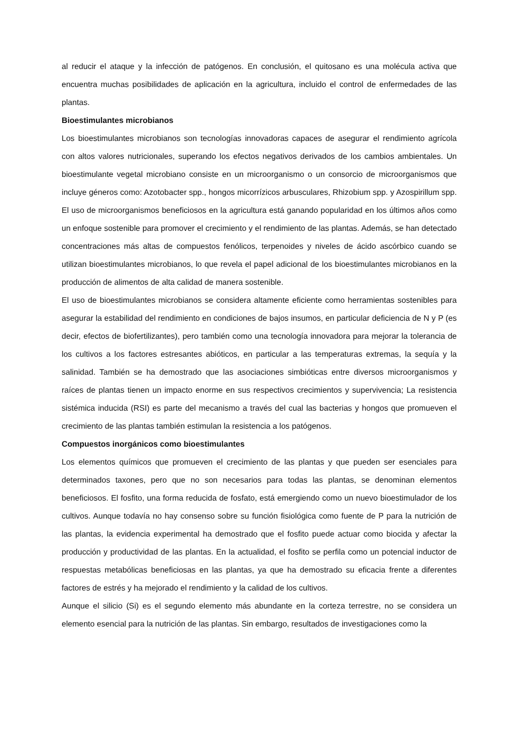al reducir el ataque y la infección de patógenos. En conclusión, el quitosano es una molécula activa que encuentra muchas posibilidades de aplicación en la agricultura, incluido el control de enfermedades de las plantas.
Bioestimulantes microbianos
Los bioestimulantes microbianos son tecnologías innovadoras capaces de asegurar el rendimiento agrícola con altos valores nutricionales, superando los efectos negativos derivados de los cambios ambientales. Un bioestimulante vegetal microbiano consiste en un microorganismo o un consorcio de microorganismos que incluye géneros como: Azotobacter spp., hongos micorrízicos arbusculares, Rhizobium spp. y Azospirillum spp. El uso de microorganismos beneficiosos en la agricultura está ganando popularidad en los últimos años como un enfoque sostenible para promover el crecimiento y el rendimiento de las plantas. Además, se han detectado concentraciones más altas de compuestos fenólicos, terpenoides y niveles de ácido ascórbico cuando se utilizan bioestimulantes microbianos, lo que revela el papel adicional de los bioestimulantes microbianos en la producción de alimentos de alta calidad de manera sostenible.
El uso de bioestimulantes microbianos se considera altamente eficiente como herramientas sostenibles para asegurar la estabilidad del rendimiento en condiciones de bajos insumos, en particular deficiencia de N y P (es decir, efectos de biofertilizantes), pero también como una tecnología innovadora para mejorar la tolerancia de los cultivos a los factores estresantes abióticos, en particular a las temperaturas extremas, la sequía y la salinidad. También se ha demostrado que las asociaciones simbióticas entre diversos microorganismos y raíces de plantas tienen un impacto enorme en sus respectivos crecimientos y supervivencia; La resistencia sistémica inducida (RSI) es parte del mecanismo a través del cual las bacterias y hongos que promueven el crecimiento de las plantas también estimulan la resistencia a los patógenos.
Compuestos inorgánicos como bioestimulantes
Los elementos químicos que promueven el crecimiento de las plantas y que pueden ser esenciales para determinados taxones, pero que no son necesarios para todas las plantas, se denominan elementos beneficiosos. El fosfito, una forma reducida de fosfato, está emergiendo como un nuevo bioestimulador de los cultivos. Aunque todavía no hay consenso sobre su función fisiológica como fuente de P para la nutrición de las plantas, la evidencia experimental ha demostrado que el fosfito puede actuar como biocida y afectar la producción y productividad de las plantas. En la actualidad, el fosfito se perfila como un potencial inductor de respuestas metabólicas beneficiosas en las plantas, ya que ha demostrado su eficacia frente a diferentes factores de estrés y ha mejorado el rendimiento y la calidad de los cultivos.
Aunque el silicio (Si) es el segundo elemento más abundante en la corteza terrestre, no se considera un elemento esencial para la nutrición de las plantas. Sin embargo, resultados de investigaciones como la